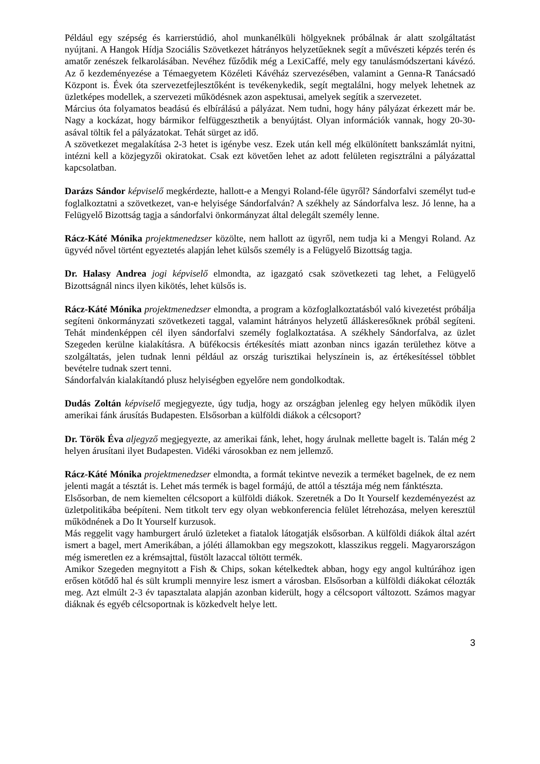Például egy szépség és karrierstúdió, ahol munkanélküli hölgyeknek próbálnak ár alatt szolgáltatást nyújtani. A Hangok Hídja Szociális Szövetkezet hátrányos helyzetűeknek segít a művészeti képzés terén és amatőr zenészek felkarolásában. Nevéhez fűződik még a LexiCaffé, mely egy tanulásmódszertani kávézó. Az ő kezdeményezése a Témaegyetem Közéleti Kávéház szervezésében, valamint a Genna-R Tanácsadó Központ is. Évek óta szervezetfejlesztőként is tevékenykedik, segít megtalálni, hogy melyek lehetnek az üzletképes modellek, a szervezeti működésnek azon aspektusai, amelyek segítik a szervezetet.
Március óta folyamatos beadású és elbírálású a pályázat. Nem tudni, hogy hány pályázat érkezett már be. Nagy a kockázat, hogy bármikor felfüggeszthetik a benyújtást. Olyan információk vannak, hogy 20-30-asával töltik fel a pályázatokat. Tehát sürget az idő.
A szövetkezet megalakítása 2-3 hetet is igénybe vesz. Ezek után kell még elkülönített bankszámlát nyitni, intézni kell a közjegyzői okiratokat. Csak ezt követően lehet az adott felületen regisztrálni a pályázattal kapcsolatban.
Darázs Sándor képviselő megkérdezte, hallott-e a Mengyi Roland-féle ügyről? Sándorfalvi személyt tud-e foglalkoztatni a szövetkezet, van-e helyisége Sándorfalván? A székhely az Sándorfalva lesz. Jó lenne, ha a Felügyelő Bizottság tagja a sándorfalvi önkormányzat által delegált személy lenne.
Rácz-Káté Mónika projektmenedzser közölte, nem hallott az ügyről, nem tudja ki a Mengyi Roland. Az ügyvéd nővel történt egyeztetés alapján lehet külsős személy is a Felügyelő Bizottság tagja.
Dr. Halasy Andrea jogi képviselő elmondta, az igazgató csak szövetkezeti tag lehet, a Felügyelő Bizottságnál nincs ilyen kikötés, lehet külsős is.
Rácz-Káté Mónika projektmenedzser elmondta, a program a közfoglalkoztatásból való kivezetést próbálja segíteni önkormányzati szövetkezeti taggal, valamint hátrányos helyzetű álláskeresőknek próbál segíteni. Tehát mindenképpen cél ilyen sándorfalvi személy foglalkoztatása. A székhely Sándorfalva, az üzlet Szegeden kerülne kialakításra. A büfékocsis értékesítés miatt azonban nincs igazán területhez kötve a szolgáltatás, jelen tudnak lenni például az ország turisztikai helyszínein is, az értékesítéssel többlet bevételre tudnak szert tenni.
Sándorfalván kialakítandó plusz helyiségben egyelőre nem gondolkodtak.
Dudás Zoltán képviselő megjegyezte, úgy tudja, hogy az országban jelenleg egy helyen működik ilyen amerikai fánk árusítás Budapesten. Elsősorban a külföldi diákok a célcsoport?
Dr. Török Éva aljegyző megjegyezte, az amerikai fánk, lehet, hogy árulnak mellette bagelt is. Talán még 2 helyen árusítani ilyet Budapesten. Vidéki városokban ez nem jellemző.
Rácz-Káté Mónika projektmenedzser elmondta, a formát tekintve nevezik a terméket bagelnek, de ez nem jelenti magát a tésztát is. Lehet más termék is bagel formájú, de attól a tésztája még nem fánktészta.
Elsősorban, de nem kiemelten célcsoport a külföldi diákok. Szeretnék a Do It Yourself kezdeményezést az üzletpolitikába beépíteni. Nem titkolt terv egy olyan webkonferencia felület létrehozása, melyen keresztül működnének a Do It Yourself kurzusok.
Más reggelit vagy hamburgert áruló üzleteket a fiatalok látogatják elsősorban. A külföldi diákok által azért ismert a bagel, mert Amerikában, a jóléti államokban egy megszokott, klasszikus reggeli. Magyarországon még ismeretlen ez a krémsajttal, füstölt lazaccal töltött termék.
Amikor Szegeden megnyitott a Fish & Chips, sokan kételkedtek abban, hogy egy angol kultúrához igen erősen kötődő hal és sült krumpli mennyire lesz ismert a városban. Elsősorban a külföldi diákokat célozták meg. Azt elmúlt 2-3 év tapasztalata alapján azonban kiderült, hogy a célcsoport változott. Számos magyar diáknak és egyéb célcsoportnak is közkedvelt helye lett.
3